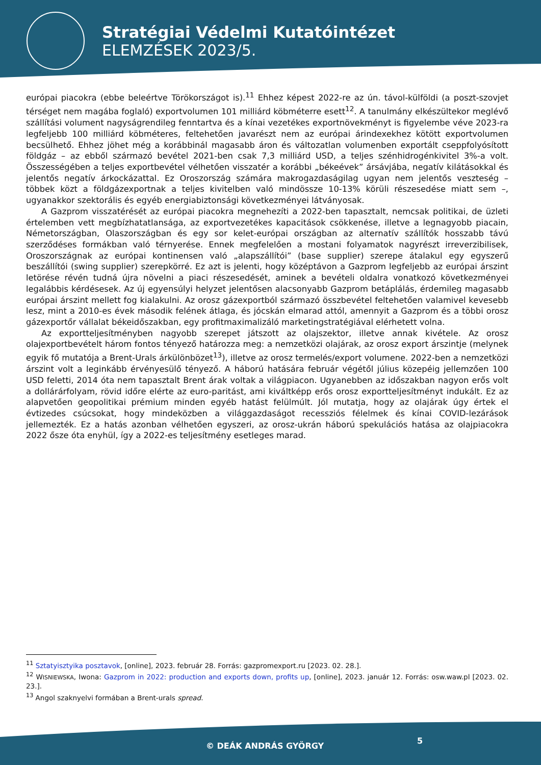Stratégiai Védelmi Kutatóintézet
ELEMZÉSEK 2023/5.
európai piacokra (ebbe beleértve Törökországot is).<sup>11</sup> Ehhez képest 2022-re az ún. távol-külföldi (a poszt-szovjet térséget nem magába foglaló) exportvolumen 101 milliárd köbméterre esett<sup>12</sup>. A tanulmány elkészültekor meglévő szállítási volument nagyságrendileg fenntartva és a kínai vezetékes exportnövekményt is figyelembe véve 2023-ra legfeljebb 100 milliárd köbméteres, feltehetően javarészt nem az európai árindexekhez kötött exportvolumen becsülhető. Ehhez jöhet még a korábbinál magasabb áron és változatlan volumenben exportált cseppfolyósított földgáz – az ebből származó bevétel 2021-ben csak 7,3 milliárd USD, a teljes szénhidrogénkivitel 3%-a volt. Összességében a teljes exportbevétel vélhetően visszatér a korábbi „békeévek” ársávjába, negatív kilátásokkal és jelentős negatív árkockázattal. Ez Oroszország számára makrogazdaságilag ugyan nem jelentős veszteség – többek közt a földgázexportnak a teljes kivitelben való mindössze 10-13% körüli részesedése miatt sem –, ugyanakkor szektorális és egyéb energiabiztonsági következményei látványosak.
A Gazprom visszatérését az európai piacokra megnehezíti a 2022-ben tapasztalt, nemcsak politikai, de üzleti értelemben vett megbízhatatlansága, az exportvezetékes kapacitások csökkenése, illetve a legnagyobb piacain, Németországban, Olaszországban és egy sor kelet-európai országban az alternatív szállítók hosszabb távú szerződéses formákban való térnyerése. Ennek megfelelően a mostani folyamatok nagyrészt irreverzibilisek, Oroszországnak az európai kontinensen való „alapszállítói” (base supplier) szerepe átalakul egy egyszerű beszállítói (swing supplier) szerepkörré. Ez azt is jelenti, hogy középtávon a Gazprom legfeljebb az európai árszint letörése révén tudná újra növelni a piaci részesedését, aminek a bevételi oldalra vonatkozó következményei legalábbis kérdésesek. Az új egyensúlyi helyzet jelentősen alacsonyabb Gazprom betáplálás, érdemileg magasabb európai árszint mellett fog kialakulni. Az orosz gázexportból származó összbevétel feltehetően valamivel kevesebb lesz, mint a 2010-es évek második felének átlaga, és jócskán elmarad attól, amennyit a Gazprom és a többi orosz gázexportőr vállalat békeidőszakban, egy profitmaximalizáló marketingstratégiával elérhetett volna.
Az exportteljesítményben nagyobb szerepet játszott az olajszektor, illetve annak kivétele. Az orosz olajexportbevételt három fontos tényező határozza meg: a nemzetközi olajárak, az orosz export árszintje (melynek egyik fő mutatója a Brent-Urals árkülönbözet<sup>13</sup>), illetve az orosz termelés/export volumene. 2022-ben a nemzetközi árszint volt a leginkább érvényesülő tényező. A háború hatására február végétől július közepéig jellemzően 100 USD feletti, 2014 óta nem tapasztalt Brent árak voltak a világpiacon. Ugyanebben az időszakban nagyon erős volt a dollárárfolyam, rövid időre elérte az euro-paritást, ami kiváltképp erős orosz exportteljesítményt indukált. Ez az alapvetően geopolitikai prémium minden egyéb hatást felülmúlt. Jól mutatja, hogy az olajárak úgy értek el évtizedes csúcsokat, hogy mindeközben a világgazdaságot recessziós félelmek és kínai COVID-lezárások jellemezték. Ez a hatás azonban vélhetően egyszeri, az orosz-ukrán háború spekulációs hatása az olajpiacokra 2022 ősze óta enyhül, így a 2022-es teljesítmény esetleges marad.
<sup>11</sup> Sztatyisztyika posztavok, [online], 2023. február 28. Forrás: gazpromexport.ru [2023. 02. 28.].
<sup>12</sup> WISNIEWSKA, Iwona: Gazprom in 2022: production and exports down, profits up, [online], 2023. január 12. Forrás: osw.waw.pl [2023. 02. 23.].
<sup>13</sup> Angol szaknyelvi formában a Brent-urals spread.
© DEÁK ANDRÁS GYÖRGY
5